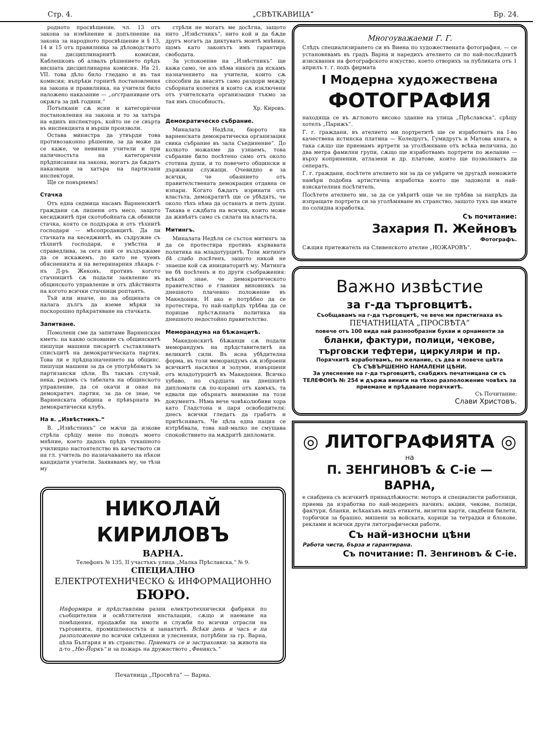Стр. 4. „СВѢТКАВИЦА“Бр. 24.
родното просвѣщение, чл. 13 отъ закона за измѣнение и допълнение на закона за народното просвѣщение и § 13, 14 и 15 отъ правилника за дѣловодството на дисциплинарнитѣ комисии, Каблешковъ об алвалъ рѣшението прѣдъ висшата дисциплинарна комисия. На 21. VII. това дѣло било гледано и въ тая комисия; въпрѣки горнитѣ постановления на закона и правилника, на учителя било наложено наказание — „огстраняване отъ окрѫга за двѣ години.“
Потъпкани сѫ ясни и категорични постановления на закона и то за хатъра на единъ инспекторъ, който не се свърта въ инспекцията и върши произволи.
Остава министра да утвърди това противозаконно рѣшение, за да може да се каже, че невинни учители и при наличностьта на категорични прѣдписания на закона, могатъ да бѫдатъ наказвани за хатъра на партизани инспектори.
Ще се повърнемъ!
Стачка
Отъ една седмица насамъ Варненскитѣ граждани сѫ лишени отъ месо, защото кесиджиитѣ при скотобойната сѫ обявили стачка, която се поддържа и отъ тѣхнитѣ господари — мѣсопродавцитѣ. Да ли стачката на кеседжиитѣ, въ съдружие съ тѣхнитѣ господари, е умѣстна и справедлива, за сега ний се въздържаме да се искажемъ, до като не чуемъ обясненията и на ветеринарния лѣкарь г-нъ Д-ръ Жековъ, противъ когото стачницитѣ сѫ подали заявление въ общинското управление и отъ дѣйствията на когото всички стачници роптаятъ.
Тъй или иначе, но на общината се налага дългъ да вземе мѣрки за поскорошно прѣкратяване на стачката.
Запитване.
Помолени сме да запитаме Варненския кметъ: на какво основание съ общинскитѣ пишущи машини писаритѣ съставляватъ списъцитѣ на демократическата партия. Това ли е прѣдназначението на общинс. пишущи машини за да се употрѣбяватъ за партизански цѣли. Въ такъвъ случай, нека, редомъ съ табелата на общинското управление, да се окачи и оная на демократич. партия, за да се знае, че Варненската община е прѣвърната въ демократически клубъ.
На в. „Извѣстникъ.“
В. „Извѣстникъ“ се мѫчи да изкове стрѣла срѣщу мене по поводъ моето мнѣние, което дадохъ прѣдъ тукашното училищно настоятелство въ качеството си на гл. учитель по назначаването на нѣкои кандидати учители. Заявявамъ му, че тѣзи му
стрѣли не могатъ ме досѣгна, защото нито „Извѣстникъ“, нито кой и да бѫде другъ могатъ да диктуватъ моитѣ мнѣния, щомъ като законътъ имъ гарантира свободата.
За успокоение на „Извѣстникъ“ ще кажа само, че азъ нѣма никога да искамъ назначението на учители, които сѫ способни да внасятъ само раздори между съборната колегия и които сѫ изключени отъ учителската организация тъкмо за тая имъ способность.
Хр. Кировъ.
Демократическо събрание.
Миналата Недѣля, бюрото на варненската демократическа организация свика събрание въ зала Съединение“. До колкото можахме да узнаемъ, това събрание било посѣтено само отъ около стотина души, и то повечето общински и държавни служащи. Очевидно е за всички, че обаянието отъ правителствената демокрация отдавна се изпари. Когато бѫдатъ изринати отъ властьта, демократитѣ ще се убѣдятъ, че около тѣхъ нѣма да останатъ и петь души. Такава е сѫдбата на всички, които може да живѣятъ само съ силата на властьта.
Митингъ.
Миналата Недѣля се състоя митингъ за да се протестира противъ кървавата политика на младотурцитѣ. Този митингъ бѣ слабо посѣтенъ, защото никой не знаеше кой сѫ инициаторитѣ му. Митинга не бѣ посѣтенъ и по други съображения: всѣкой знае, че демократическото правителство е главния виновникъ за днешното плачевно положение въ Македония. И ако е потрѣбно да се протестира, то най-напрѣдъ трѣбва да се порицае прѣстѫпната политика на днешното недостойно правителство.
Меморандума на бѣжанцитѣ.
Македонскитѣ бѣжанци сѫ подали меморандумъ на прѣдставителитѣ на великитѣ сили. Въ ясна убѣдителна форма, въ този меморандумъ сѫ изброени всичкитѣ насилия и золуми, извършени отъ младотурцитѣ въ Македония. Всичко хубаво, но сърдцата на днешнитѣ дипломати сѫ по-коравиi отъ камъкъ, та едвали ще обърнатъ внимание на този документъ. Нѣма вече човѣколюбиви хора като Гладстона и царя освободителя; днесъ всички гледатъ да грабятъ и притѣсняватъ. Че цѣла една нация се изтрѣбвала, това най-малко не смущава спокойствието на мѫдритѣ дипломати.
НИКОЛАЙ КИРИЛОВЪ
ВАРНА.
Телефонъ № 135, II участъкъ улица „Малка Прѣславска,“ № 9.
СПЕЦИАЛНО
ЕЛЕКТРОТЕХНИЧЕСКО & ИНФОРМАЦИОННО
БЮРО.
Информира и прѣдставлява разни електротехнически фабрики по съобщителни и освѣтлителни инсталации, сѫщо и наемане на помѣщения, продажби на имоти и служби по всички отрасли на търговията, промишленостьта и занаятитѣ. Всѣки день и часъ е на разположение по всички свѣдения и улеснения, потрѣбни за гр. Варна, цѣла България и въ странство. Приематъ се и застраховки: за живота на д-то „Ню-Йоркъ“ и за пожарь на дружеството „Фениксъ.“
Печатница „Просвѣта“ — Варна.
Многоуважаеми Г. Г.
Слѣдъ специализирането си въ Виена по художествената фотография, — се установявамъ въ градъ Варна и наредихъ ателието си по най-послѣднитѣ изисквания на фотографското изкуство, което отворихъ за публиката отъ 1 априлъ т. г. подъ фирмата
I Модерна художествена
ФОТОГРАФИЯ
находяща се въ ѫгловото високо здание на улица „Прѣславска“, срѣщу хотелъ „Парижъ“.
Г. г. граждани, въ ателието ми портретитѣ ще се изработватъ на I-во качествена истинска платина — Коледругъ, Гумидругъ и Матова книга, а така сѫщо ще приемамъ иртрети за уголѣмяване отъ всѣка величина, до два метра фамилни групи, сѫщо ще изработвамъ портрети по желание — върху коприненни, атлазени и др. платове, които ще позволяватъ да сеператъ.
Г. г. граждани, посѣтете ателието ми за да се увѣрите че другадѣ неможите намѣри подобна артистична изработка която ще задоволи и най-взискателния посѣтитель.
Посѣтете ателието ми, за да се увѣритѣ още че не трѣбва за напрѣдъ да изпращате портрета си за уголѣмяване въ странство, защото тукъ ще имате по солидна изработка.
Съ почитание:
Захария П. Жейновъ
Фотографъ.
Сѫщия притежатель на Сливенското ателие „НОЖАРОВЪ“.
Важно извѣстие
за г-да търговцитѣ.
Съобщавамъ на г-да търговцитѣ, че вече ми пристигнаха въ
ПЕЧАТНИЦАТА „ПРОСВѢТА“
повече отъ 100 вида най разнообразни букви и орнаменти за
бланки, фактури, полици, чекове, търговски тефтери, циркуляри и пр.
Порѫчкитѣ изработвамъ, по желание, съ два и повече цвѣта
СЪ СЪВЪРШЕННО НАМАЛЕНИ ЦѢНИ.
За улеснение на г-да търговцитѣ, снабдихъ печатницана си съ ТЕЛЕФОНЪ № 254 и държа винаги на тѣхно разположение човѣкъ за приемане и прѣдаване порѫчкитѣ.
Съ Почитание:
Слави Христовъ.
◎ ЛИТОГРАФИЯТА ◎
на
П. ЗЕНГИНОВЪ & С-ie — ВАРНА,
е снабдена съ всичкитѣ принадлѣжности: моторъ и специалисти работници, приема да изработва по най-модеренъ начинъ: акции, чекове, полици, фактури, бланки, всѣкакъвъ видъ етикети, визитни карти, свадбени билети, торбички за брашно, мишени за войската, корици за тетрадки и блокове, реклами и всички други литографически работи.
Съ най-износни цѣни
Работа чиста, бърза и гарантирана.
Съ почитание: П. Зенгиновъ & С-ie.